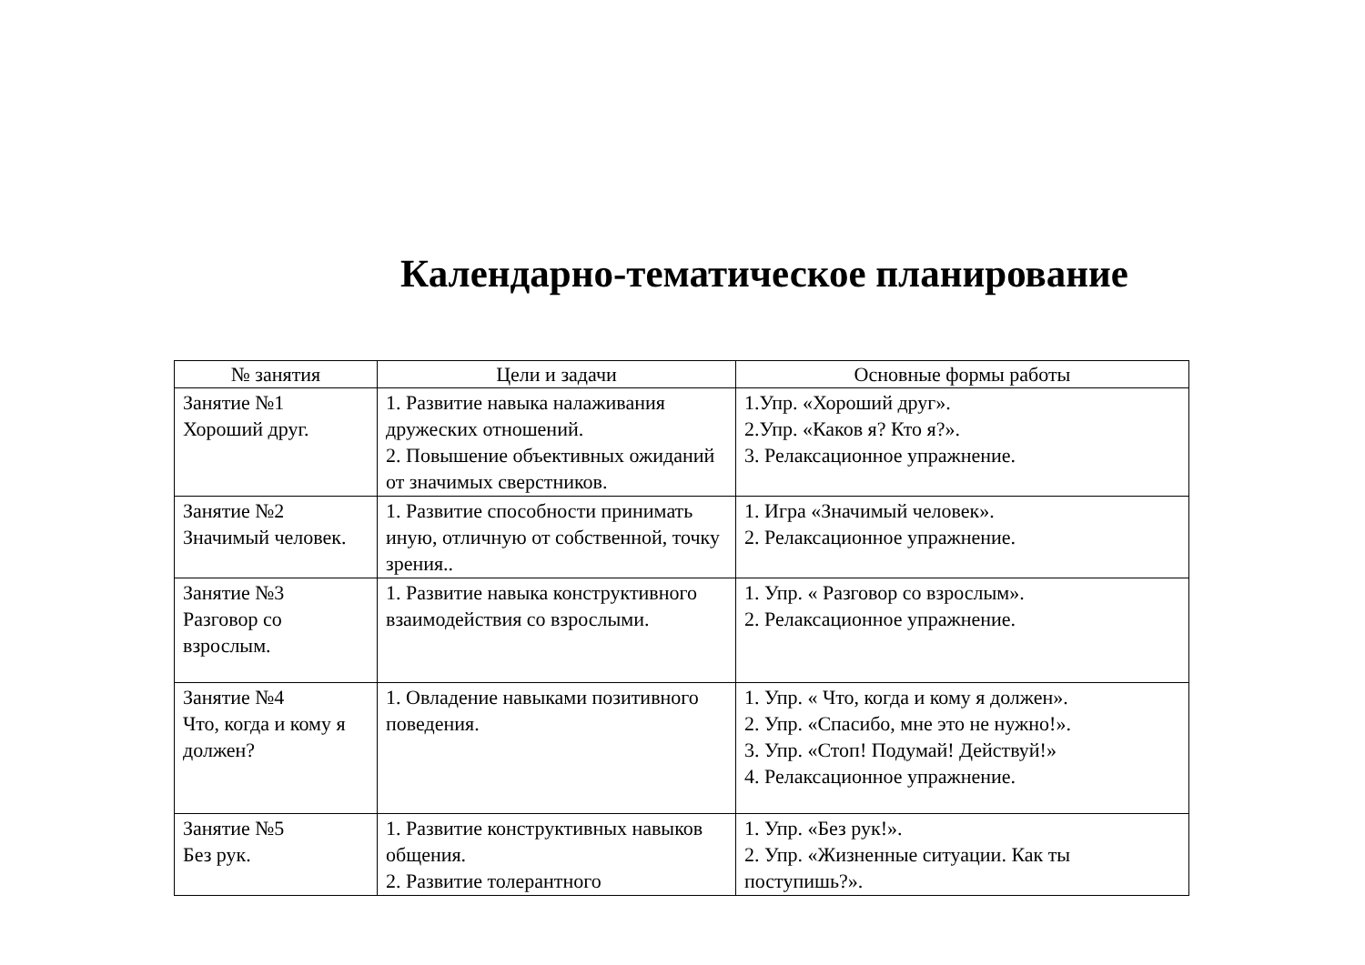Календарно-тематическое планирование
| № занятия | Цели и задачи | Основные формы работы |
| --- | --- | --- |
| Занятие №1 Хороший друг. | 1. Развитие навыка налаживания дружеских отношений. 2. Повышение объективных ожиданий от значимых сверстников. | 1.Упр. «Хороший друг». 2.Упр. «Каков я? Кто я?». 3. Релаксационное упражнение. |
| Занятие №2 Значимый человек. | 1. Развитие способности принимать иную, отличную от собственной, точку зрения.. | 1. Игра «Значимый человек». 2. Релаксационное упражнение. |
| Занятие №3 Разговор со взрослым. | 1. Развитие навыка конструктивного взаимодействия со взрослыми. | 1. Упр. « Разговор со взрослым». 2. Релаксационное упражнение. |
| Занятие №4 Что, когда и кому я должен? | 1. Овладение навыками позитивного поведения. | 1. Упр. « Что, когда и кому я должен». 2. Упр. «Спасибо, мне это не нужно!». 3. Упр. «Стоп! Подумай! Действуй!» 4. Релаксационное упражнение. |
| Занятие №5 Без рук. | 1. Развитие конструктивных навыков общения. 2. Развитие толерантного | 1. Упр. «Без рук!». 2. Упр. «Жизненные ситуации. Как ты поступишь?». |